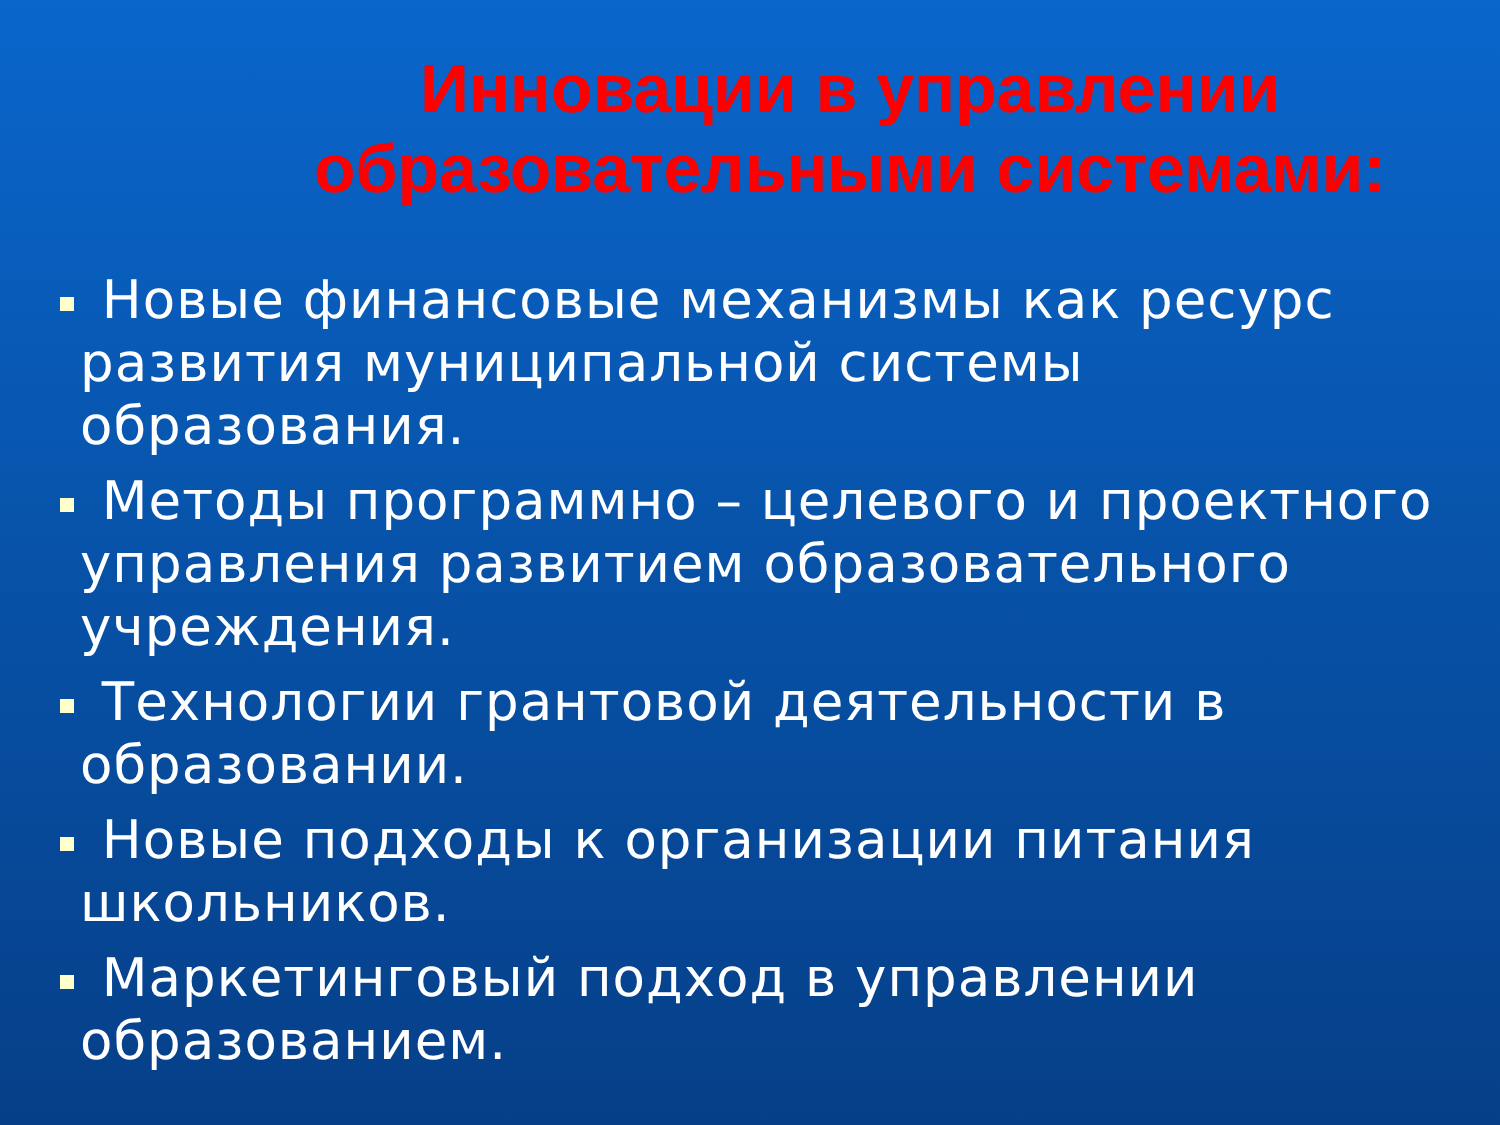Инновации в управлении
образовательными системами:
Новые финансовые механизмы как ресурс развития муниципальной системы образования.
Методы программно – целевого и проектного управления развитием образовательного учреждения.
Технологии грантовой деятельности в образовании.
Новые подходы к организации питания школьников.
Маркетинговый подход в управлении образованием.